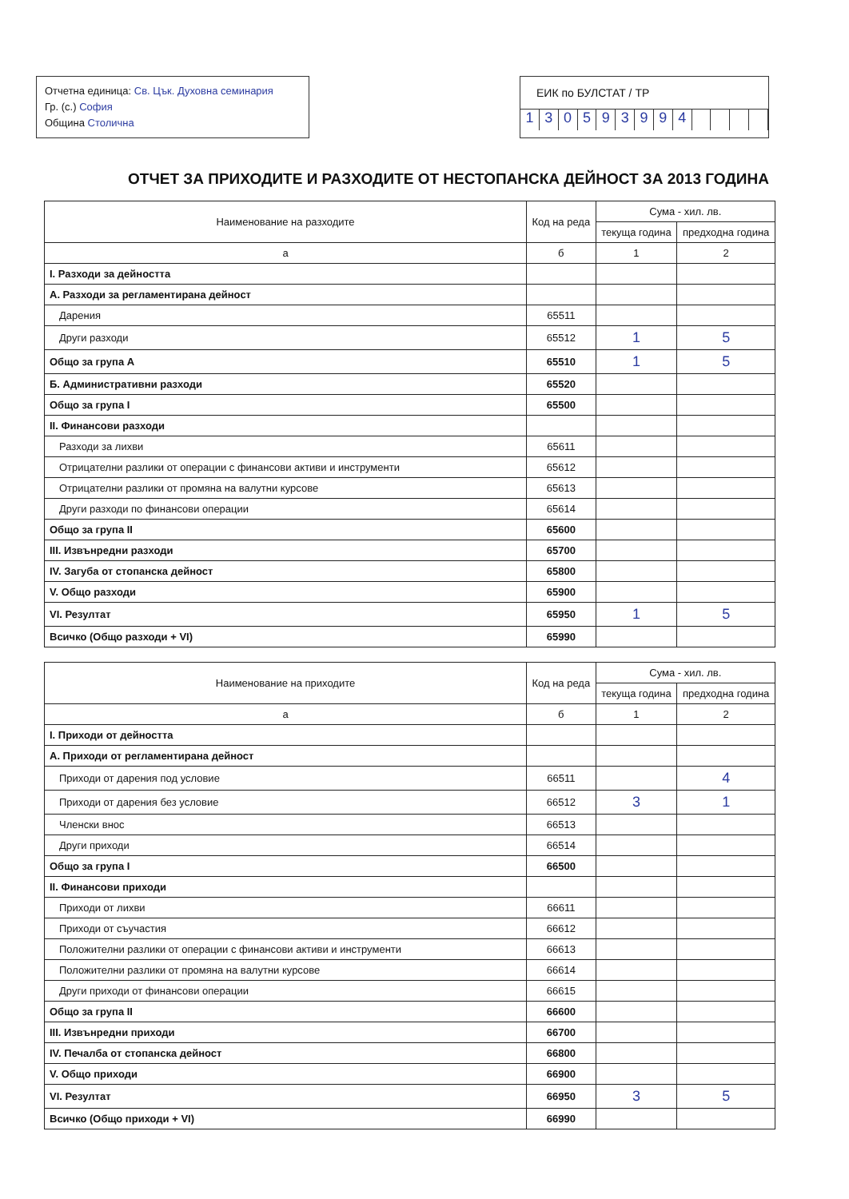Отчетна единица: Св. Цък. Духовна семинария
Гр. (с.) София
Община Столична
ЕИК по БУЛСТАТ / ТР
130593994
ОТЧЕТ ЗА ПРИХОДИТЕ И РАЗХОДИТЕ ОТ НЕСТОПАНСКА ДЕЙНОСТ ЗА 2013 ГОДИНА
| Наименование на разходите | Код на реда | Сума - хил. лв. | |
| --- | --- | --- | --- |
| | | текуща година | предходна година |
| а | б | 1 | 2 |
| I. Разходи за дейността | | | |
| А. Разходи за регламентирана дейност | | | |
| Дарения | 65511 | | |
| Други разходи | 65512 | 1 | 5 |
| Общо за група А | 65510 | 1 | 5 |
| Б. Административни разходи | 65520 | | |
| Общо за група I | 65500 | | |
| II. Финансови разходи | | | |
| Разходи за лихви | 65611 | | |
| Отрицателни разлики от операции с финансови активи и инструменти | 65612 | | |
| Отрицателни разлики от промяна на валутни курсове | 65613 | | |
| Други разходи по финансови операции | 65614 | | |
| Общо за група II | 65600 | | |
| III. Извънредни разходи | 65700 | | |
| IV. Загуба от стопанска дейност | 65800 | | |
| V. Общо разходи | 65900 | | |
| VI. Резултат | 65950 | 1 | 5 |
| Всичко (Общо разходи + VI) | 65990 | | |
| Наименование на приходите | Код на реда | Сума - хил. лв. | |
| --- | --- | --- | --- |
| | | текуща година | предходна година |
| а | б | 1 | 2 |
| I. Приходи от дейността | | | |
| А. Приходи от регламентирана дейност | | | |
| Приходи от дарения под условие | 66511 | | 4 |
| Приходи от дарения без условие | 66512 | 3 | 1 |
| Членски внос | 66513 | | |
| Други приходи | 66514 | | |
| Общо за група I | 66500 | | |
| II. Финансови приходи | | | |
| Приходи от лихви | 66611 | | |
| Приходи от съучастия | 66612 | | |
| Положителни разлики от операции с финансови активи и инструменти | 66613 | | |
| Положителни разлики от промяна на валутни курсове | 66614 | | |
| Други приходи от финансови операции | 66615 | | |
| Общо за група II | 66600 | | |
| III. Извънредни приходи | 66700 | | |
| IV. Печалба от стопанска дейност | 66800 | | |
| V. Общо приходи | 66900 | | |
| VI. Резултат | 66950 | 3 | 5 |
| Всичко (Общо приходи + VI) | 66990 | | |